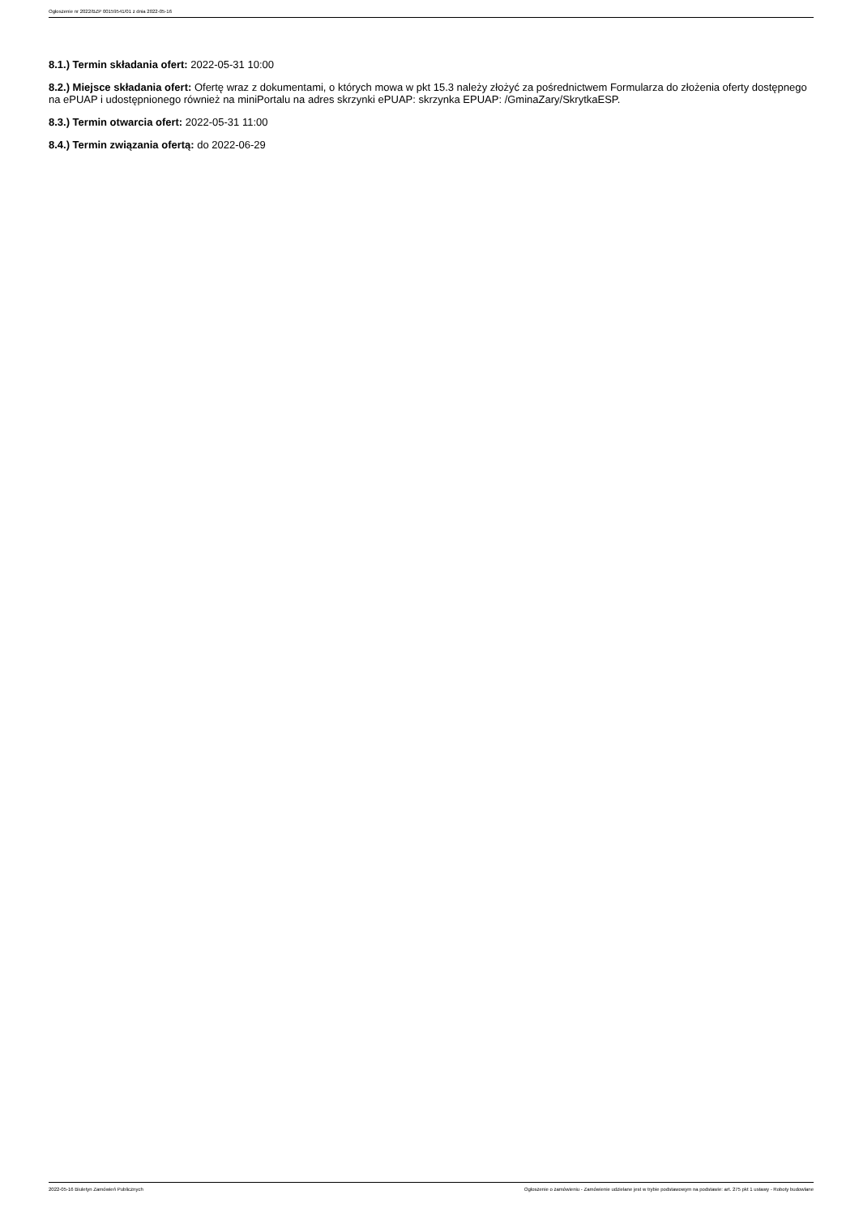Ogłoszenie nr 2022/BZP 00159541/01 z dnia 2022-05-16
8.1.) Termin składania ofert: 2022-05-31 10:00
8.2.) Miejsce składania ofert: Ofertę wraz z dokumentami, o których mowa w pkt 15.3 należy złożyć za pośrednictwem Formularza do złożenia oferty dostępnego na ePUAP i udostępnionego również na miniPortalu na adres skrzynki ePUAP: skrzynka EPUAP: /GminaZary/SkrytkaESP.
8.3.) Termin otwarcia ofert: 2022-05-31 11:00
8.4.) Termin związania ofertą: do 2022-06-29
2022-05-16 Biuletyn Zamówień Publicznych Ogłoszenie o zamówieniu - Zamówienie udzielane jest w trybie podstawowym na podstawie: art. 275 pkt 1 ustawy - Roboty budowlane